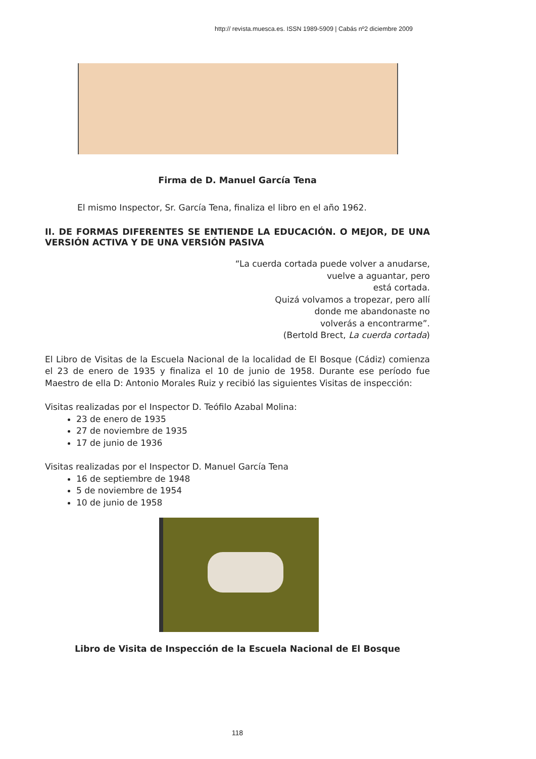http:// revista.muesca.es. ISSN 1989-5909 | Cabás nº2 diciembre 2009
Firma de D. Manuel García Tena
El mismo Inspector, Sr. García Tena, finaliza el libro en el año 1962.
II. DE FORMAS DIFERENTES SE ENTIENDE LA EDUCACIÓN. O MEJOR, DE UNA VERSIÓN ACTIVA Y DE UNA VERSIÓN PASIVA
“La cuerda cortada puede volver a anudarse,
vuelve a aguantar, pero
está cortada.
Quizá volvamos a tropezar, pero allí
donde me abandonaste no
volverás a encontrarme”.
(Bertold Brect, La cuerda cortada)
El Libro de Visitas de la Escuela Nacional de la localidad de El Bosque (Cádiz) comienza el 23 de enero de 1935 y finaliza el 10 de junio de 1958. Durante ese período fue Maestro de ella D: Antonio Morales Ruiz y recibió las siguientes Visitas de inspección:
Visitas realizadas por el Inspector D. Teófilo Azabal Molina:
23 de enero de 1935
27 de noviembre de 1935
17 de junio de 1936
Visitas realizadas por el Inspector D. Manuel García Tena
16 de septiembre de 1948
5 de noviembre de 1954
10 de junio de 1958
Libro de Visita de Inspección de la Escuela Nacional de El Bosque
118